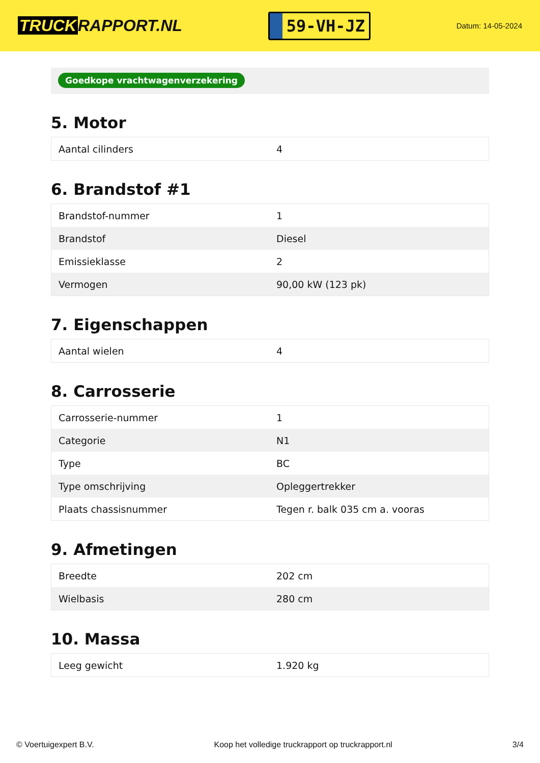TRUCK RAPPORT.NL
59-VH-JZ
Datum: 14-05-2024
Goedkope vrachtwagenverzekering
5. Motor
| Aantal cilinders | 4 |
6. Brandstof #1
| Brandstof-nummer | 1 |
| Brandstof | Diesel |
| Emissieklasse | 2 |
| Vermogen | 90,00 kW (123 pk) |
7. Eigenschappen
| Aantal wielen | 4 |
8. Carrosserie
| Carrosserie-nummer | 1 |
| Categorie | N1 |
| Type | BC |
| Type omschrijving | Opleggertrekker |
| Plaats chassisnummer | Tegen r. balk 035 cm a. vooras |
9. Afmetingen
| Breedte | 202 cm |
| Wielbasis | 280 cm |
10. Massa
| Leeg gewicht | 1.920 kg |
© Voertuigexpert B.V. Koop het volledige truckrapport op truckrapport.nl 3/4